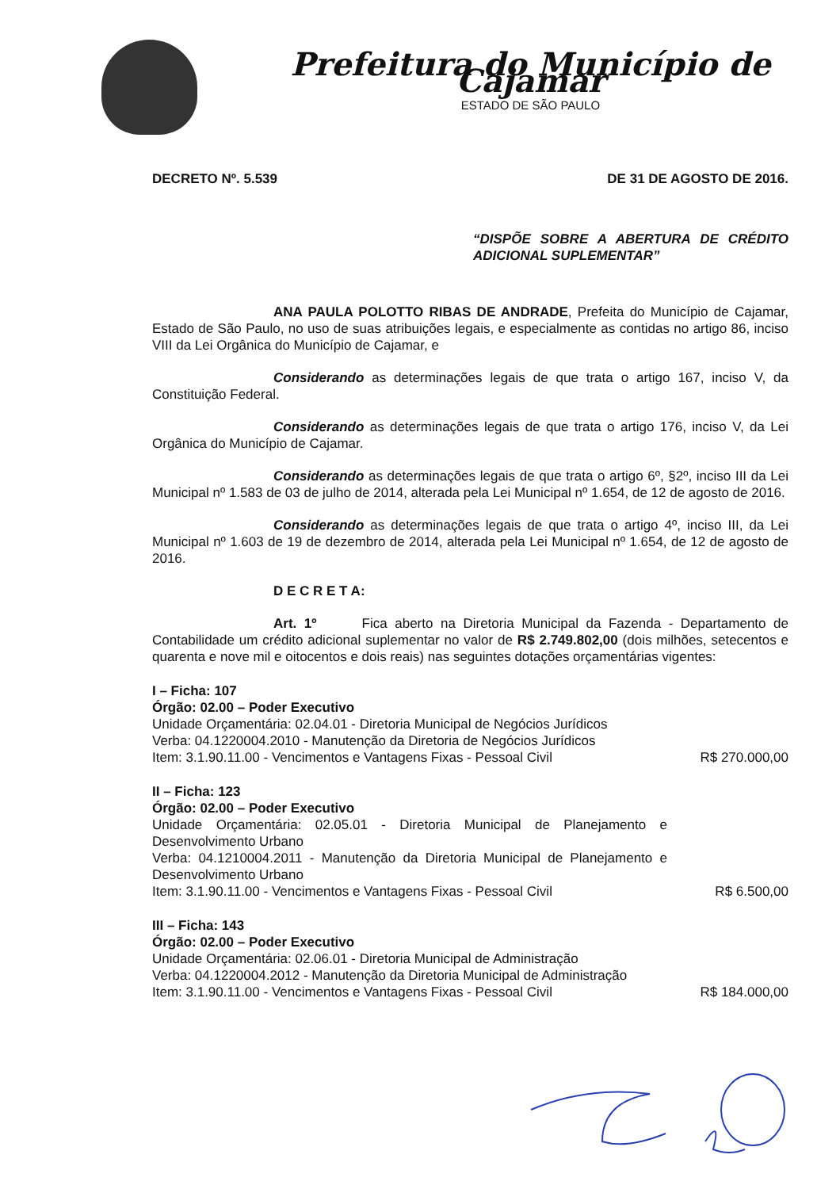Prefeitura do Município de Cajamar
ESTADO DE SÃO PAULO
DECRETO Nº. 5.539 DE 31 DE AGOSTO DE 2016.
“DISPÕE SOBRE A ABERTURA DE CRÉDITO ADICIONAL SUPLEMENTAR”
ANA PAULA POLOTTO RIBAS DE ANDRADE, Prefeita do Município de Cajamar, Estado de São Paulo, no uso de suas atribuições legais, e especialmente as contidas no artigo 86, inciso VIII da Lei Orgânica do Município de Cajamar, e
Considerando as determinações legais de que trata o artigo 167, inciso V, da Constituição Federal.
Considerando as determinações legais de que trata o artigo 176, inciso V, da Lei Orgânica do Município de Cajamar.
Considerando as determinações legais de que trata o artigo 6º, §2º, inciso III da Lei Municipal nº 1.583 de 03 de julho de 2014, alterada pela Lei Municipal nº 1.654, de 12 de agosto de 2016.
Considerando as determinações legais de que trata o artigo 4º, inciso III, da Lei Municipal nº 1.603 de 19 de dezembro de 2014, alterada pela Lei Municipal nº 1.654, de 12 de agosto de 2016.
D E C R E T A:
Art. 1º Fica aberto na Diretoria Municipal da Fazenda - Departamento de Contabilidade um crédito adicional suplementar no valor de R$ 2.749.802,00 (dois milhões, setecentos e quarenta e nove mil e oitocentos e dois reais) nas seguintes dotações orçamentárias vigentes:
I – Ficha: 107
Órgão: 02.00 – Poder Executivo
Unidade Orçamentária: 02.04.01 - Diretoria Municipal de Negócios Jurídicos
Verba: 04.1220004.2010 - Manutenção da Diretoria de Negócios Jurídicos
Item: 3.1.90.11.00 - Vencimentos e Vantagens Fixas - Pessoal Civil R$ 270.000,00
II – Ficha: 123
Órgão: 02.00 – Poder Executivo
Unidade Orçamentária: 02.05.01 - Diretoria Municipal de Planejamento e Desenvolvimento Urbano
Verba: 04.1210004.2011 - Manutenção da Diretoria Municipal de Planejamento e Desenvolvimento Urbano
Item: 3.1.90.11.00 - Vencimentos e Vantagens Fixas - Pessoal Civil R$ 6.500,00
III – Ficha: 143
Órgão: 02.00 – Poder Executivo
Unidade Orçamentária: 02.06.01 - Diretoria Municipal de Administração
Verba: 04.1220004.2012 - Manutenção da Diretoria Municipal de Administração
Item: 3.1.90.11.00 - Vencimentos e Vantagens Fixas - Pessoal Civil R$ 184.000,00